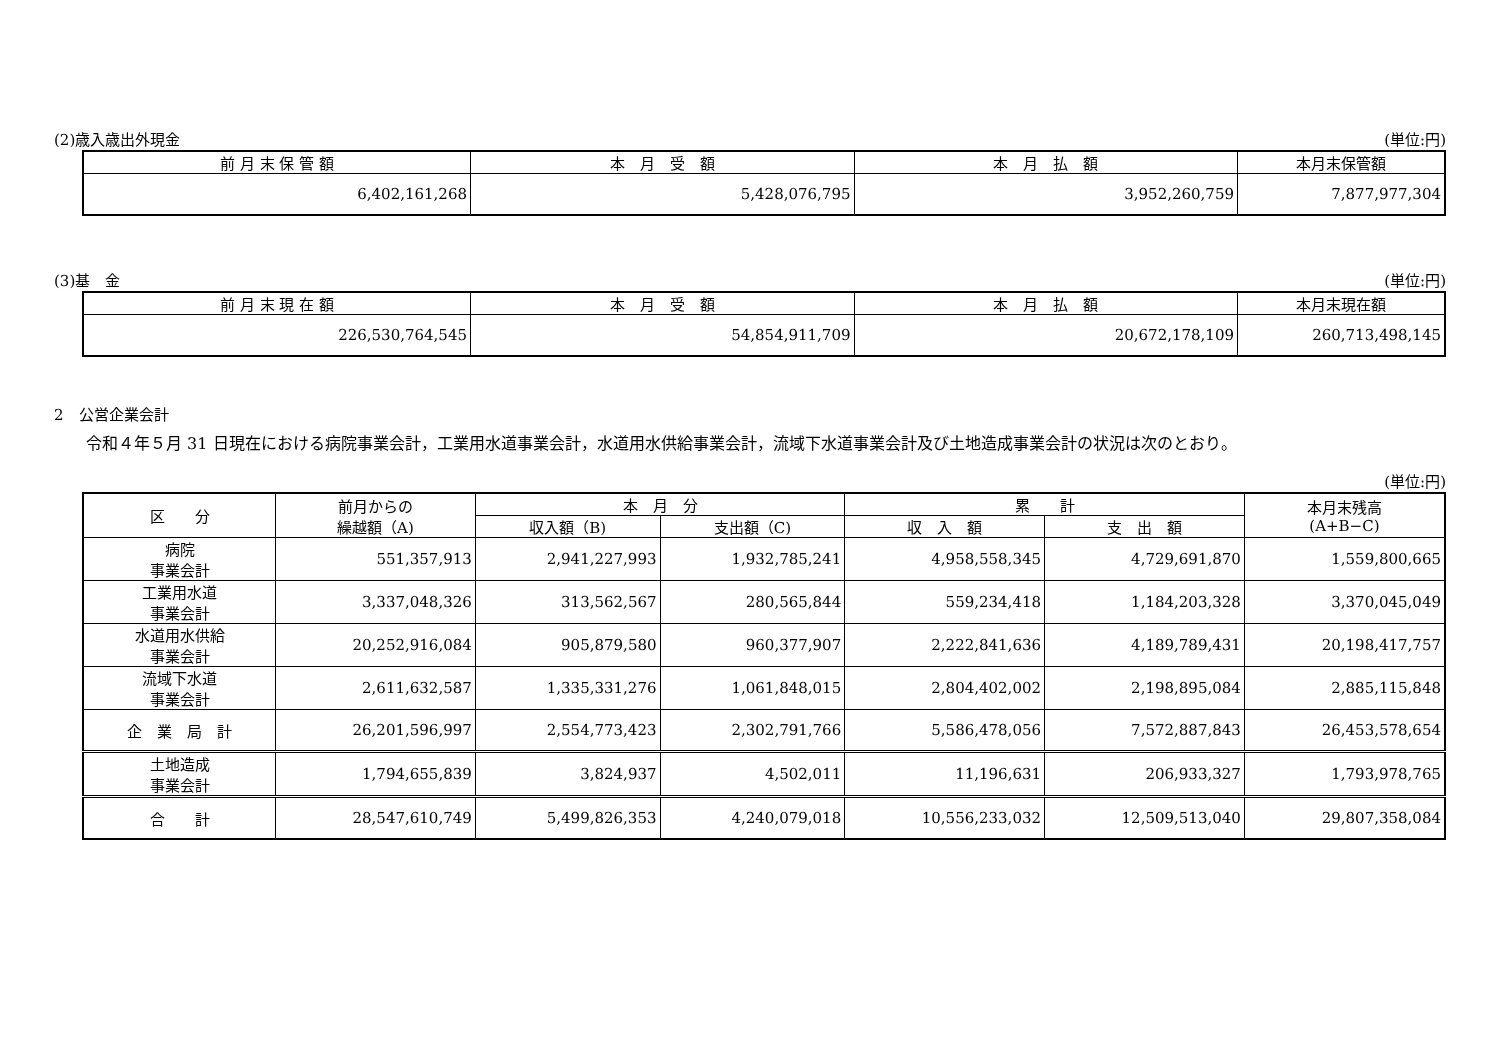(2)歳入歳出外現金 (単位:円)
| 前 月 末 保 管 額 | 本 月 受 額 | 本 月 払 額 | 本月末保管額 |
| --- | --- | --- | --- |
| 6,402,161,268 | 5,428,076,795 | 3,952,260,759 | 7,877,977,304 |
(3)基　金 (単位:円)
| 前 月 末 現 在 額 | 本 月 受 額 | 本 月 払 額 | 本月末現在額 |
| --- | --- | --- | --- |
| 226,530,764,545 | 54,854,911,709 | 20,672,178,109 | 260,713,498,145 |
2　公営企業会計
令和４年５月 31 日現在における病院事業会計，工業用水道事業会計，水道用水供給事業会計，流域下水道事業会計及び土地造成事業会計の状況は次のとおり。
(単位:円)
| 区 分 | 前月からの 繰越額（A) | 本 月 分 | | 累 計 | | 本月末残高 (A+B−C) |
| --- | --- | --- | --- | --- | --- | --- |
| | | 収入額（B) | 支出額（C) | 収 入 額 | 支 出 額 | |
| 病院 事業会計 | 551,357,913 | 2,941,227,993 | 1,932,785,241 | 4,958,558,345 | 4,729,691,870 | 1,559,800,665 |
| 工業用水道 事業会計 | 3,337,048,326 | 313,562,567 | 280,565,844 | 559,234,418 | 1,184,203,328 | 3,370,045,049 |
| 水道用水供給 事業会計 | 20,252,916,084 | 905,879,580 | 960,377,907 | 2,222,841,636 | 4,189,789,431 | 20,198,417,757 |
| 流域下水道 事業会計 | 2,611,632,587 | 1,335,331,276 | 1,061,848,015 | 2,804,402,002 | 2,198,895,084 | 2,885,115,848 |
| 企 業 局 計 | 26,201,596,997 | 2,554,773,423 | 2,302,791,766 | 5,586,478,056 | 7,572,887,843 | 26,453,578,654 |
| 土地造成 事業会計 | 1,794,655,839 | 3,824,937 | 4,502,011 | 11,196,631 | 206,933,327 | 1,793,978,765 |
| 合 計 | 28,547,610,749 | 5,499,826,353 | 4,240,079,018 | 10,556,233,032 | 12,509,513,040 | 29,807,358,084 |